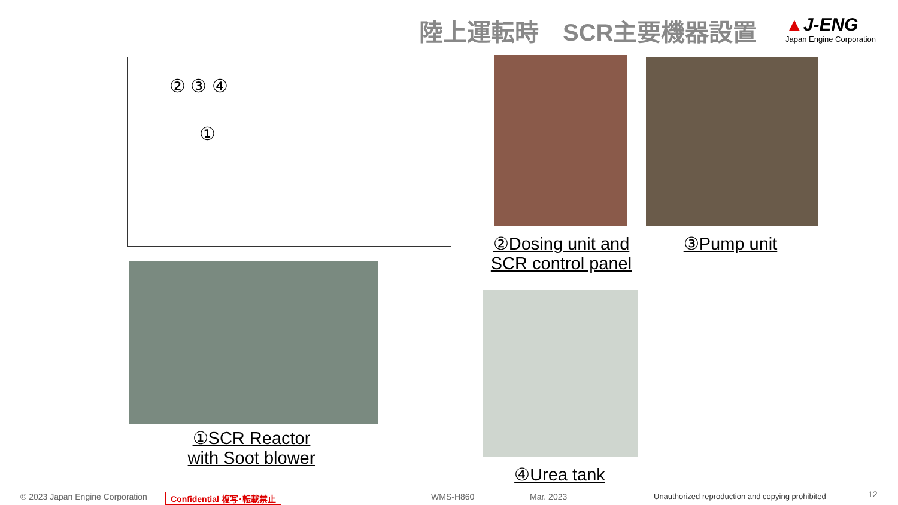陸上運転時　SCR主要機器設置
▲J-ENG
Japan Engine Corporation
② ③ ④
①
②Dosing unit and
SCR control panel
③Pump unit
①SCR Reactor
with Soot blower
④Urea tank
© 2023 Japan Engine Corporation
Confidential 複写･転載禁止 WMS-H860 Mar. 2023
Unauthorized reproduction and copying prohibited
12